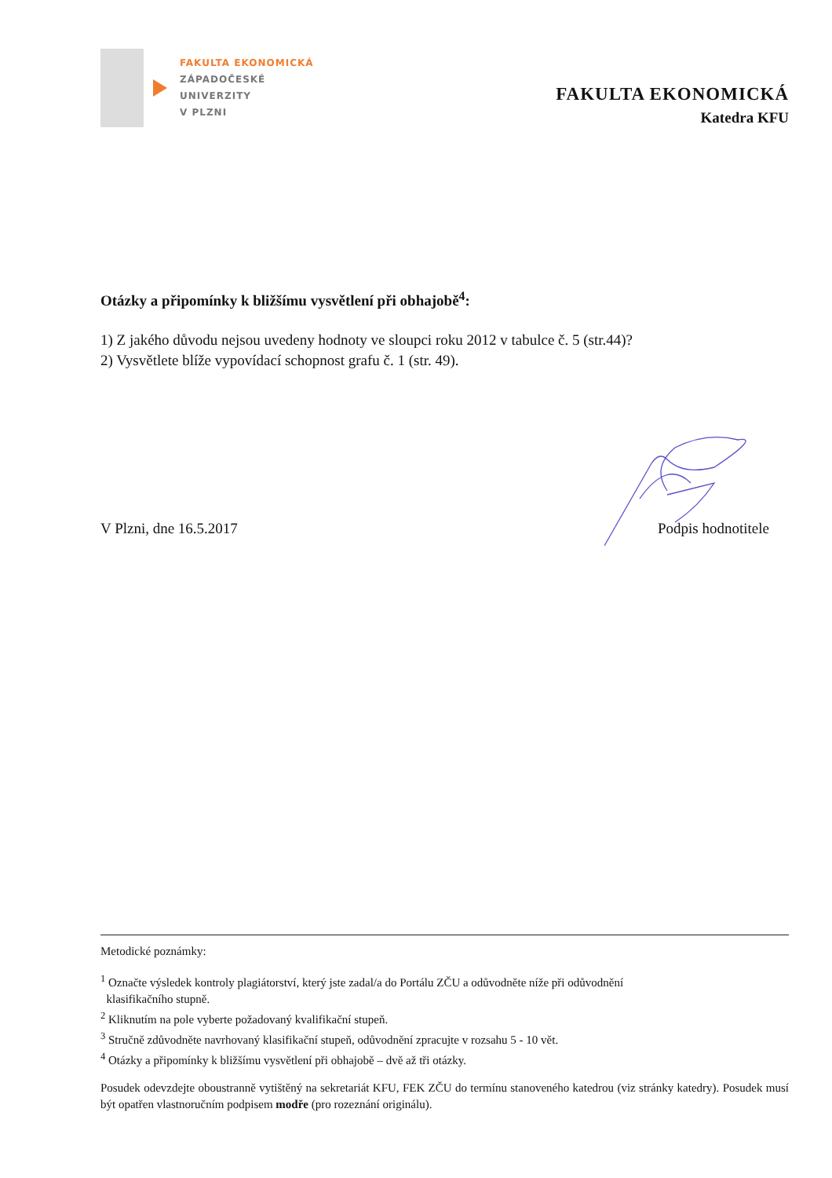FAKULTA EKONOMICKÁ
ZÁPADOČESKÉ
UNIVERZITY
V PLZNI
FAKULTA EKONOMICKÁ
Katedra KFU
Otázky a připomínky k bližšímu vysvětlení při obhajobě<sup>4</sup>:
1) Z jakého důvodu nejsou uvedeny hodnoty ve sloupci roku 2012 v tabulce č. 5 (str.44)?
2) Vysvětlete blíže vypovídací schopnost grafu č. 1 (str. 49).
V Plzni, dne 16.5.2017 Podpis hodnotitele
Metodické poznámky:
<sup>1</sup> Označte výsledek kontroly plagiátorství, který jste zadal/a do Portálu ZČU a odůvodněte níže při odůvodnění
klasifikačního stupně.
<sup>2</sup> Kliknutím na pole vyberte požadovaný kvalifikační stupeň.
<sup>3</sup> Stručně zdůvodněte navrhovaný klasifikační stupeň, odůvodnění zpracujte v rozsahu 5 - 10 vět.
<sup>4</sup> Otázky a připomínky k bližšímu vysvětlení při obhajobě – dvě až tři otázky.
Posudek odevzdejte oboustranně vytištěný na sekretariát KFU, FEK ZČU do termínu stanoveného katedrou (viz stránky katedry). Posudek musí být opatřen vlastnoručním podpisem modře (pro rozeznání originálu).